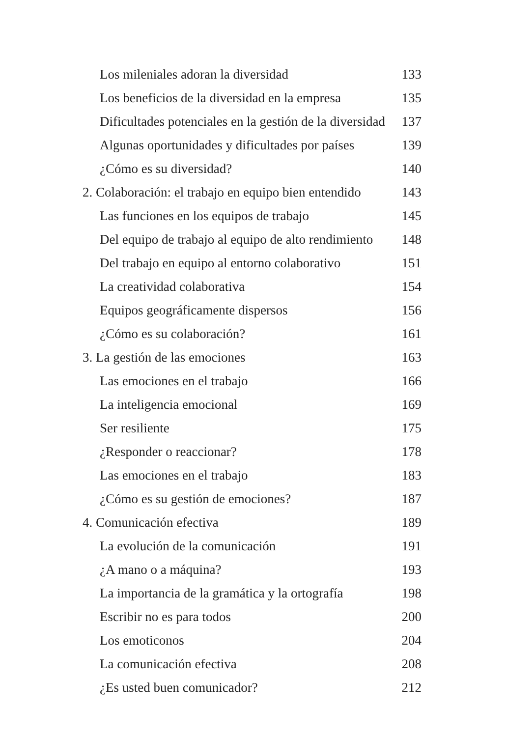Los mileniales adoran la diversidad 133
Los beneficios de la diversidad en la empresa 135
Dificultades potenciales en la gestión de la diversidad 137
Algunas oportunidades y dificultades por países 139
¿Cómo es su diversidad? 140
2. Colaboración: el trabajo en equipo bien entendido 143
Las funciones en los equipos de trabajo 145
Del equipo de trabajo al equipo de alto rendimiento 148
Del trabajo en equipo al entorno colaborativo 151
La creatividad colaborativa 154
Equipos geográficamente dispersos 156
¿Cómo es su colaboración? 161
3. La gestión de las emociones 163
Las emociones en el trabajo 166
La inteligencia emocional 169
Ser resiliente 175
¿Responder o reaccionar? 178
Las emociones en el trabajo 183
¿Cómo es su gestión de emociones? 187
4. Comunicación efectiva 189
La evolución de la comunicación 191
¿A mano o a máquina? 193
La importancia de la gramática y la ortografía 198
Escribir no es para todos 200
Los emoticonos 204
La comunicación efectiva 208
¿Es usted buen comunicador? 212